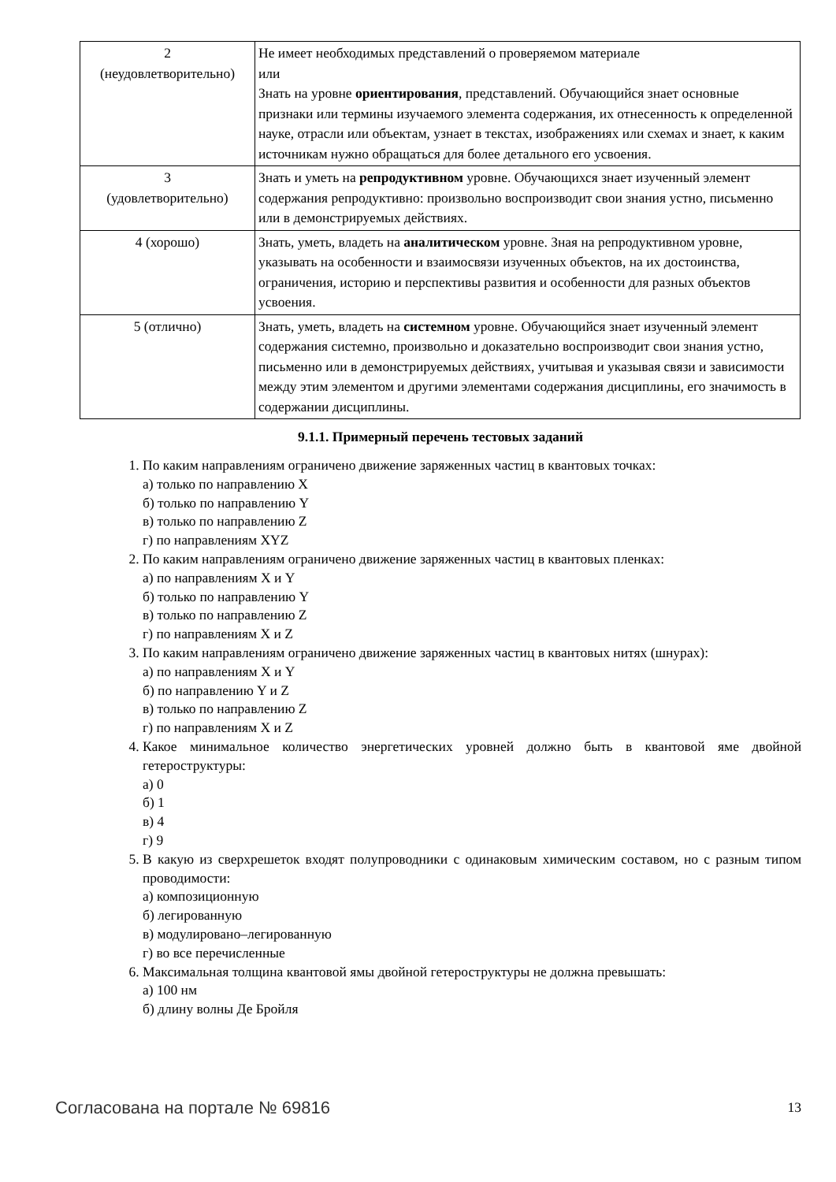| 2 (неудовлетворительно) | Не имеет необходимых представлений о проверяемом материале или Знать на уровне ориентирования , представлений. Обучающийся знает основные признаки или термины изучаемого элемента содержания, их отнесенность к определенной науке, отрасли или объектам, узнает в текстах, изображениях или схемах и знает, к каким источникам нужно обращаться для более детального его усвоения. |
| 3 (удовлетворительно) | Знать и уметь на репродуктивном уровне. Обучающихся знает изученный элемент содержания репродуктивно: произвольно воспроизводит свои знания устно, письменно или в демонстрируемых действиях. |
| 4 (хорошо) | Знать, уметь, владеть на аналитическом уровне. Зная на репродуктивном уровне, указывать на особенности и взаимосвязи изученных объектов, на их достоинства, ограничения, историю и перспективы развития и особенности для разных объектов усвоения. |
| 5 (отлично) | Знать, уметь, владеть на системном уровне. Обучающийся знает изученный элемент содержания системно, произвольно и доказательно воспроизводит свои знания устно, письменно или в демонстрируемых действиях, учитывая и указывая связи и зависимости между этим элементом и другими элементами содержания дисциплины, его значимость в содержании дисциплины. |
9.1.1. Примерный перечень тестовых заданий
1. По каким направлениям ограничено движение заряженных частиц в квантовых точках:
а) только по направлению X
б) только по направлению Y
в) только по направлению Z
г) по направлениям XYZ
2. По каким направлениям ограничено движение заряженных частиц в квантовых пленках:
а) по направлениям X и Y
б) только по направлению Y
в) только по направлению Z
г) по направлениям X и Z
3. По каким направлениям ограничено движение заряженных частиц в квантовых нитях (шнурах):
а) по направлениям X и Y
б) по направлению Y и Z
в) только по направлению Z
г) по направлениям X и Z
4. Какое минимальное количество энергетических уровней должно быть в квантовой яме двойной гетероструктуры:
а) 0
б) 1
в) 4
г) 9
5. В какую из сверхрешеток входят полупроводники с одинаковым химическим составом, но с разным типом проводимости:
а) композиционную
б) легированную
в) модулировано–легированную
г) во все перечисленные
6. Максимальная толщина квантовой ямы двойной гетероструктуры не должна превышать:
а) 100 нм
б) длину волны Де Бройля
Согласована на портале № 69816 13